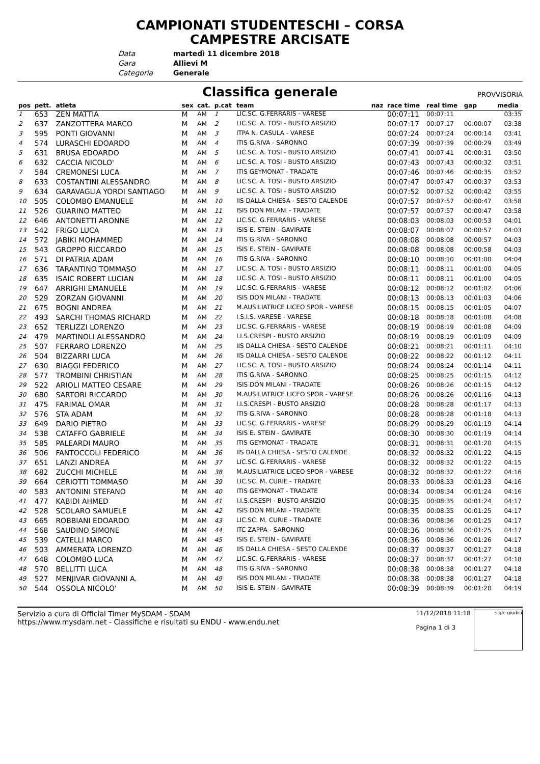CAMPIONATI STUDENTESCHI – CORSA
CAMPESTRE ARCISATE
Data martedì 11 dicembre 2018
Gara Allievi M
Categoria Generale
Classifica generale PROVVISORIA
| pos | pett. | atleta | sex | cat. | p.cat | team | naz | race time | real time | gap | media |
| --- | --- | --- | --- | --- | --- | --- | --- | --- | --- | --- | --- |
| 1 | 653 | ZEN MATTIA | M | AM | 1 | LIC.SC. G.FERRARIS - VARESE | | 00:07:11 | 00:07:11 | | 03:35 |
| 2 | 637 | ZANZOTTERA MARCO | M | AM | 2 | LIC.SC. A. TOSI - BUSTO ARSIZIO | | 00:07:17 | 00:07:17 | 00:00:07 | 03:38 |
| 3 | 595 | PONTI GIOVANNI | M | AM | 3 | ITPA N. CASULA - VARESE | | 00:07:24 | 00:07:24 | 00:00:14 | 03:41 |
| 4 | 574 | LURASCHI EDOARDO | M | AM | 4 | ITIS G.RIVA - SARONNO | | 00:07:39 | 00:07:39 | 00:00:29 | 03:49 |
| 5 | 631 | BRUSA EDOARDO | M | AM | 5 | LIC.SC. A. TOSI - BUSTO ARSIZIO | | 00:07:41 | 00:07:41 | 00:00:31 | 03:50 |
| 6 | 632 | CACCIA NICOLO' | M | AM | 6 | LIC.SC. A. TOSI - BUSTO ARSIZIO | | 00:07:43 | 00:07:43 | 00:00:32 | 03:51 |
| 7 | 584 | CREMONESI LUCA | M | AM | 7 | ITIS GEYMONAT - TRADATE | | 00:07:46 | 00:07:46 | 00:00:35 | 03:52 |
| 8 | 633 | COSTANTINI ALESSANDRO | M | AM | 8 | LIC.SC. A. TOSI - BUSTO ARSIZIO | | 00:07:47 | 00:07:47 | 00:00:37 | 03:53 |
| 9 | 634 | GARAVAGLIA YORDI SANTIAGO | M | AM | 9 | LIC.SC. A. TOSI - BUSTO ARSIZIO | | 00:07:52 | 00:07:52 | 00:00:42 | 03:55 |
| 10 | 505 | COLOMBO EMANUELE | M | AM | 10 | IIS DALLA CHIESA - SESTO CALENDE | | 00:07:57 | 00:07:57 | 00:00:47 | 03:58 |
| 11 | 526 | GUARINO MATTEO | M | AM | 11 | ISIS DON MILANI - TRADATE | | 00:07:57 | 00:07:57 | 00:00:47 | 03:58 |
| 12 | 646 | ANTONETTI ARONNE | M | AM | 12 | LIC.SC. G.FERRARIS - VARESE | | 00:08:03 | 00:08:03 | 00:00:53 | 04:01 |
| 13 | 542 | FRIGO LUCA | M | AM | 13 | ISIS E. STEIN - GAVIRATE | | 00:08:07 | 00:08:07 | 00:00:57 | 04:03 |
| 14 | 572 | JABIKI MOHAMMED | M | AM | 14 | ITIS G.RIVA - SARONNO | | 00:08:08 | 00:08:08 | 00:00:57 | 04:03 |
| 15 | 543 | GROPPO RICCARDO | M | AM | 15 | ISIS E. STEIN - GAVIRATE | | 00:08:08 | 00:08:08 | 00:00:58 | 04:03 |
| 16 | 571 | DI PATRIA ADAM | M | AM | 16 | ITIS G.RIVA - SARONNO | | 00:08:10 | 00:08:10 | 00:01:00 | 04:04 |
| 17 | 636 | TARANTINO TOMMASO | M | AM | 17 | LIC.SC. A. TOSI - BUSTO ARSIZIO | | 00:08:11 | 00:08:11 | 00:01:00 | 04:05 |
| 18 | 635 | ISAIC ROBERT LUCIAN | M | AM | 18 | LIC.SC. A. TOSI - BUSTO ARSIZIO | | 00:08:11 | 00:08:11 | 00:01:00 | 04:05 |
| 19 | 647 | ARRIGHI EMANUELE | M | AM | 19 | LIC.SC. G.FERRARIS - VARESE | | 00:08:12 | 00:08:12 | 00:01:02 | 04:06 |
| 20 | 529 | ZORZAN GIOVANNI | M | AM | 20 | ISIS DON MILANI - TRADATE | | 00:08:13 | 00:08:13 | 00:01:03 | 04:06 |
| 21 | 675 | BOGNI ANDREA | M | AM | 21 | M.AUSILIATRICE LICEO SPOR - VARESE | | 00:08:15 | 00:08:15 | 00:01:05 | 04:07 |
| 22 | 493 | SARCHI THOMAS RICHARD | M | AM | 22 | I.S.I.S. VARESE - VARESE | | 00:08:18 | 00:08:18 | 00:01:08 | 04:08 |
| 23 | 652 | TERLIZZI LORENZO | M | AM | 23 | LIC.SC. G.FERRARIS - VARESE | | 00:08:19 | 00:08:19 | 00:01:08 | 04:09 |
| 24 | 479 | MARTINOLI ALESSANDRO | M | AM | 24 | I.I.S.CRESPI - BUSTO ARSIZIO | | 00:08:19 | 00:08:19 | 00:01:09 | 04:09 |
| 25 | 507 | FERRARO LORENZO | M | AM | 25 | IIS DALLA CHIESA - SESTO CALENDE | | 00:08:21 | 00:08:21 | 00:01:11 | 04:10 |
| 26 | 504 | BIZZARRI LUCA | M | AM | 26 | IIS DALLA CHIESA - SESTO CALENDE | | 00:08:22 | 00:08:22 | 00:01:12 | 04:11 |
| 27 | 630 | BIAGGI FEDERICO | M | AM | 27 | LIC.SC. A. TOSI - BUSTO ARSIZIO | | 00:08:24 | 00:08:24 | 00:01:14 | 04:11 |
| 28 | 577 | TROMBINI CHRISTIAN | M | AM | 28 | ITIS G.RIVA - SARONNO | | 00:08:25 | 00:08:25 | 00:01:15 | 04:12 |
| 29 | 522 | ARIOLI MATTEO CESARE | M | AM | 29 | ISIS DON MILANI - TRADATE | | 00:08:26 | 00:08:26 | 00:01:15 | 04:12 |
| 30 | 680 | SARTORI RICCARDO | M | AM | 30 | M.AUSILIATRICE LICEO SPOR - VARESE | | 00:08:26 | 00:08:26 | 00:01:16 | 04:13 |
| 31 | 475 | FARIMAL OMAR | M | AM | 31 | I.I.S.CRESPI - BUSTO ARSIZIO | | 00:08:28 | 00:08:28 | 00:01:17 | 04:13 |
| 32 | 576 | STA ADAM | M | AM | 32 | ITIS G.RIVA - SARONNO | | 00:08:28 | 00:08:28 | 00:01:18 | 04:13 |
| 33 | 649 | DARIO PIETRO | M | AM | 33 | LIC.SC. G.FERRARIS - VARESE | | 00:08:29 | 00:08:29 | 00:01:19 | 04:14 |
| 34 | 538 | CATAFFO GABRIELE | M | AM | 34 | ISIS E. STEIN - GAVIRATE | | 00:08:30 | 00:08:30 | 00:01:19 | 04:14 |
| 35 | 585 | PALEARDI MAURO | M | AM | 35 | ITIS GEYMONAT - TRADATE | | 00:08:31 | 00:08:31 | 00:01:20 | 04:15 |
| 36 | 506 | FANTOCCOLI FEDERICO | M | AM | 36 | IIS DALLA CHIESA - SESTO CALENDE | | 00:08:32 | 00:08:32 | 00:01:22 | 04:15 |
| 37 | 651 | LANZI ANDREA | M | AM | 37 | LIC.SC. G.FERRARIS - VARESE | | 00:08:32 | 00:08:32 | 00:01:22 | 04:15 |
| 38 | 682 | ZUCCHI MICHELE | M | AM | 38 | M.AUSILIATRICE LICEO SPOR - VARESE | | 00:08:32 | 00:08:32 | 00:01:22 | 04:16 |
| 39 | 664 | CERIOTTI TOMMASO | M | AM | 39 | LIC.SC. M. CURIE - TRADATE | | 00:08:33 | 00:08:33 | 00:01:23 | 04:16 |
| 40 | 583 | ANTONINI STEFANO | M | AM | 40 | ITIS GEYMONAT - TRADATE | | 00:08:34 | 00:08:34 | 00:01:24 | 04:16 |
| 41 | 477 | KABIDI AHMED | M | AM | 41 | I.I.S.CRESPI - BUSTO ARSIZIO | | 00:08:35 | 00:08:35 | 00:01:24 | 04:17 |
| 42 | 528 | SCOLARO SAMUELE | M | AM | 42 | ISIS DON MILANI - TRADATE | | 00:08:35 | 00:08:35 | 00:01:25 | 04:17 |
| 43 | 665 | ROBBIANI EDOARDO | M | AM | 43 | LIC.SC. M. CURIE - TRADATE | | 00:08:36 | 00:08:36 | 00:01:25 | 04:17 |
| 44 | 568 | SAUDINO SIMONE | M | AM | 44 | ITC ZAPPA - SARONNO | | 00:08:36 | 00:08:36 | 00:01:25 | 04:17 |
| 45 | 539 | CATELLI MARCO | M | AM | 45 | ISIS E. STEIN - GAVIRATE | | 00:08:36 | 00:08:36 | 00:01:26 | 04:17 |
| 46 | 503 | AMMERATA LORENZO | M | AM | 46 | IIS DALLA CHIESA - SESTO CALENDE | | 00:08:37 | 00:08:37 | 00:01:27 | 04:18 |
| 47 | 648 | COLOMBO LUCA | M | AM | 47 | LIC.SC. G.FERRARIS - VARESE | | 00:08:37 | 00:08:37 | 00:01:27 | 04:18 |
| 48 | 570 | BELLITTI LUCA | M | AM | 48 | ITIS G.RIVA - SARONNO | | 00:08:38 | 00:08:38 | 00:01:27 | 04:18 |
| 49 | 527 | MENJIVAR GIOVANNI A. | M | AM | 49 | ISIS DON MILANI - TRADATE | | 00:08:38 | 00:08:38 | 00:01:27 | 04:18 |
| 50 | 544 | OSSOLA NICOLO' | M | AM | 50 | ISIS E. STEIN - GAVIRATE | | 00:08:39 | 00:08:39 | 00:01:28 | 04:19 |
Servizio a cura di Official Timer MySDAM - SDAM
https://www.mysdam.net - Classifiche e risultati su ENDU - www.endu.net
11/12/2018 11:18
Pagina 1 di 3
sigle giudici